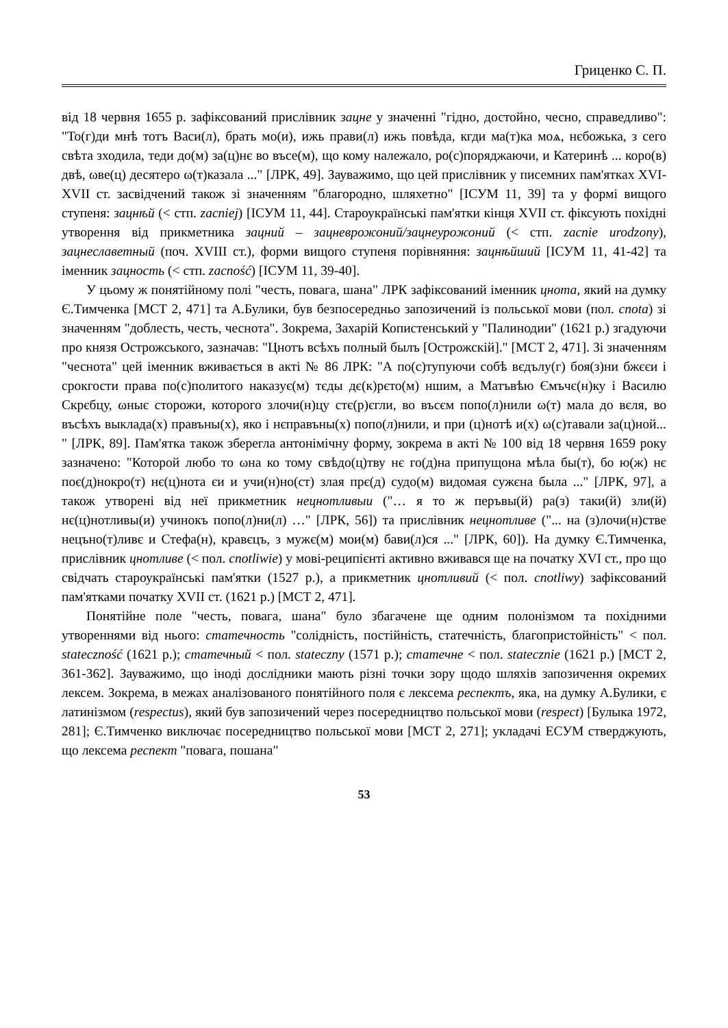Гриценко С. П.
від 18 червня 1655 р. зафіксований прислівник зацне у значенні "гідно, достойно, чесно, справедливо": "То(г)ди мнѣ тотъ Васи(л), брать мо(и), ижь прави(л) ижь повѣда, кгди ма(т)ка моѧ, нєбожька, з сего свѣта зходила, теди до(м) за(ц)нє во въсе(м), що кому належало, ро(с)поряджаючи, и Катеринѣ ... коро(в) двѣ, ωве(ц) десятеро ω(т)казала ..." [ЛРК, 49]. Зауважимо, що цей прислівник у писемних пам'ятках XVI-XVII ст. засвідчений також зі значенням "благородно, шляхетно" [ІСУМ 11, 39] та у формі вищого ступеня: зацнѣй (< стп. zacniej) [ІСУМ 11, 44]. Староукраїнські пам'ятки кінця XVII ст. фіксують похідні утворення від прикметника зацний – зацневрожоний/зацнеурожоний (< стп. zacnie urodzony), зацнеславетный (поч. XVIII ст.), форми вищого ступеня порівняння: зацнѣйший [ІСУМ 11, 41-42] та іменник зацность (< стп. zacność) [ІСУМ 11, 39-40].
У цьому ж понятійному полі "честь, повага, шана" ЛРК зафіксований іменник цнота, який на думку Є.Тимченка [МСТ 2, 471] та А.Булики, був безпосередньо запозичений із польської мови (пол. cnota) зі значенням "доблесть, честь, чеснота". Зокрема, Захарій Копистенський у "Палинодии" (1621 р.) згадуючи про князя Острожського, зазначав: "Цнотъ всѣхъ полный былъ [Острожскій]." [МСТ 2, 471]. Зі значенням "чеснота" цей іменник вживається в акті № 86 ЛРК: "А по(с)тупуючи собѣ вєдълу(г) боя(з)ни бжєєи і срокгости права по(с)политого наказує(м) тєды дє(к)рєто(м) ншим, а Матъвѣю Ємъчє(н)ку і Василю Скрєбцу, ωныє сторожи, которого злочи(н)цу стє(р)єгли, во въсєм попо(л)нили ω(т) мала до вєля, во въсѣхъ выклада(х) правъны(х), яко і нєправъны(х) попо(л)нили, и при (ц)нотѣ и(х) ω(с)тавали за(ц)ной... " [ЛРК, 89]. Пам'ятка також зберегла антонімічну форму, зокрема в акті № 100 від 18 червня 1659 року зазначено: "Которой любо то ωна ко тому свѣдо(ц)тву нє го(д)на припущона мѣла бы(т), бо ю(ж) нє поє(д)нокро(т) нє(ц)нота єи и учи(н)но(ст) злая прє(д) судо(м) видомая сужєна была ..." [ЛРК, 97], а також утворені від неї прикметник нецнотливыи ("… я то ж перъвы(й) ра(з) таки(й) зли(й) нє(ц)нотливы(и) учинокъ попо(л)ни(л) …" [ЛРК, 56]) та прислівник нецнотливе ("... на (з)лочи(н)стве нецъно(т)ливє и Стефа(н), кравєцъ, з мужє(м) мои(м) бави(л)ся ..." [ЛРК, 60]). На думку Є.Тимченка, прислівник цнотливе (< пол. cnotliwie) у мові-реципієнті активно вживався ще на початку XVI ст., про що свідчать староукраїнські пам'ятки (1527 р.), а прикметник цнотливий (< пол. cnotliwy) зафіксований пам'ятками початку XVII ст. (1621 р.) [МСТ 2, 471].
Понятійне поле "честь, повага, шана" було збагачене ще одним полонізмом та похідними утвореннями від нього: статечность "солідність, постійність, статечність, благопристойність" < пол. stateczność (1621 р.); статечный < пол. stateczny (1571 р.); статечне < пол. statecznie (1621 р.) [МСТ 2, 361-362]. Зауважимо, що іноді дослідники мають різні точки зору щодо шляхів запозичення окремих лексем. Зокрема, в межах аналізованого понятійного поля є лексема респектъ, яка, на думку А.Булики, є латинізмом (respectus), який був запозичений через посередництво польської мови (respect) [Булыка 1972, 281]; Є.Тимченко виключає посередництво польської мови [МСТ 2, 271]; укладачі ЕСУМ стверджують, що лексема респект "повага, пошана"
53